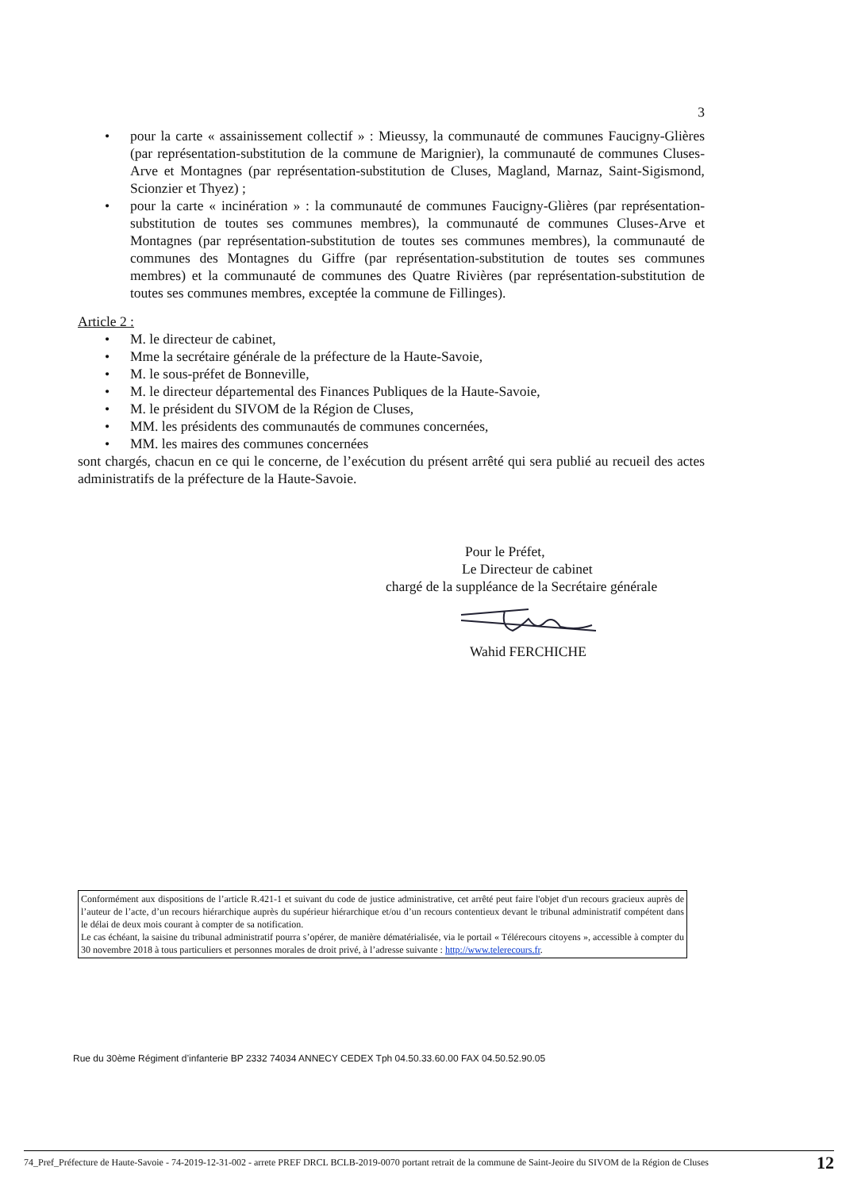3
• pour la carte « assainissement collectif » : Mieussy, la communauté de communes Faucigny-Glières (par représentation-substitution de la commune de Marignier), la communauté de communes Cluses-Arve et Montagnes (par représentation-substitution de Cluses, Magland, Marnaz, Saint-Sigismond, Scionzier et Thyez) ;
• pour la carte « incinération » : la communauté de communes Faucigny-Glières (par représentation-substitution de toutes ses communes membres), la communauté de communes Cluses-Arve et Montagnes (par représentation-substitution de toutes ses communes membres), la communauté de communes des Montagnes du Giffre (par représentation-substitution de toutes ses communes membres) et la communauté de communes des Quatre Rivières (par représentation-substitution de toutes ses communes membres, exceptée la commune de Fillinges).
Article 2 :
• M. le directeur de cabinet,
• Mme la secrétaire générale de la préfecture de la Haute-Savoie,
• M. le sous-préfet de Bonneville,
• M. le directeur départemental des Finances Publiques de la Haute-Savoie,
• M. le président du SIVOM de la Région de Cluses,
• MM. les présidents des communautés de communes concernées,
• MM. les maires des communes concernées
sont chargés, chacun en ce qui le concerne, de l’exécution du présent arrêté qui sera publié au recueil des actes administratifs de la préfecture de la Haute-Savoie.
Pour le Préfet,
Le Directeur de cabinet
chargé de la suppléance de la Secrétaire générale
Wahid FERCHICHE
Conformément aux dispositions de l’article R.421-1 et suivant du code de justice administrative, cet arrêté peut faire l'objet d'un recours gracieux auprès de l’auteur de l’acte, d’un recours hiérarchique auprès du supérieur hiérarchique et/ou d’un recours contentieux devant le tribunal administratif compétent dans le délai de deux mois courant à compter de sa notification.
Le cas échéant, la saisine du tribunal administratif pourra s’opérer, de manière dématérialisée, via le portail « Télérecours citoyens », accessible à compter du 30 novembre 2018 à tous particuliers et personnes morales de droit privé, à l’adresse suivante : http://www.telerecours.fr.
Rue du 30ème Régiment d’infanterie BP 2332 74034 ANNECY CEDEX Tph 04.50.33.60.00 FAX 04.50.52.90.05
74_Pref_Préfecture de Haute-Savoie - 74-2019-12-31-002 - arrete PREF DRCL BCLB-2019-0070 portant retrait de la commune de Saint-Jeoire du SIVOM de la Région de Cluses
12